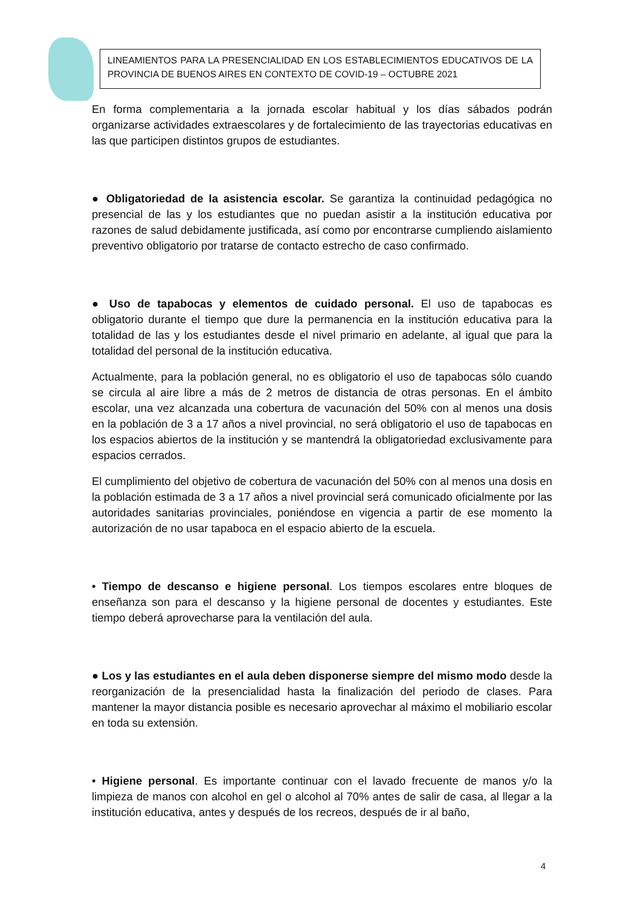LINEAMIENTOS PARA LA PRESENCIALIDAD EN LOS ESTABLECIMIENTOS EDUCATIVOS DE LA PROVINCIA DE BUENOS AIRES EN CONTEXTO DE COVID-19 – OCTUBRE 2021
En forma complementaria a la jornada escolar habitual y los días sábados podrán organizarse actividades extraescolares y de fortalecimiento de las trayectorias educativas en las que participen distintos grupos de estudiantes.
● Obligatoriedad de la asistencia escolar. Se garantiza la continuidad pedagógica no presencial de las y los estudiantes que no puedan asistir a la institución educativa por razones de salud debidamente justificada, así como por encontrarse cumpliendo aislamiento preventivo obligatorio por tratarse de contacto estrecho de caso confirmado.
● Uso de tapabocas y elementos de cuidado personal. El uso de tapabocas es obligatorio durante el tiempo que dure la permanencia en la institución educativa para la totalidad de las y los estudiantes desde el nivel primario en adelante, al igual que para la totalidad del personal de la institución educativa.
Actualmente, para la población general, no es obligatorio el uso de tapabocas sólo cuando se circula al aire libre a más de 2 metros de distancia de otras personas. En el ámbito escolar, una vez alcanzada una cobertura de vacunación del 50% con al menos una dosis en la población de 3 a 17 años a nivel provincial, no será obligatorio el uso de tapabocas en los espacios abiertos de la institución y se mantendrá la obligatoriedad exclusivamente para espacios cerrados.
El cumplimiento del objetivo de cobertura de vacunación del 50% con al menos una dosis en la población estimada de 3 a 17 años a nivel provincial será comunicado oficialmente por las autoridades sanitarias provinciales, poniéndose en vigencia a partir de ese momento la autorización de no usar tapaboca en el espacio abierto de la escuela.
• Tiempo de descanso e higiene personal. Los tiempos escolares entre bloques de enseñanza son para el descanso y la higiene personal de docentes y estudiantes. Este tiempo deberá aprovecharse para la ventilación del aula.
● Los y las estudiantes en el aula deben disponerse siempre del mismo modo desde la reorganización de la presencialidad hasta la finalización del periodo de clases. Para mantener la mayor distancia posible es necesario aprovechar al máximo el mobiliario escolar en toda su extensión.
• Higiene personal. Es importante continuar con el lavado frecuente de manos y/o la limpieza de manos con alcohol en gel o alcohol al 70% antes de salir de casa, al llegar a la institución educativa, antes y después de los recreos, después de ir al baño,
4